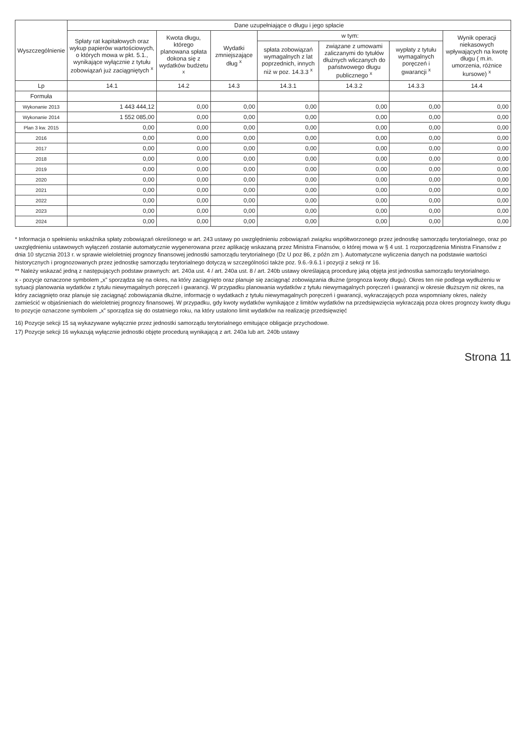| Wyszczególnienie | Dane uzupełniające o długu i jego spłacie | | | | | | |
| --- | --- | --- | --- | --- | --- | --- | --- |
| | Spłaty rat kapitałowych oraz wykup papierów wartościowych, o których mowa w pkt. 5.1., wynikające wyłącznie z tytułu zobowiązań już zaciągniętych <sup>x</sup> | Kwota długu, którego planowana spłata dokona się z wydatków budżetu <sup>x</sup> | Wydatki zmniejszające dług <sup>x</sup> | w tym: | | | Wynik operacji niekasowych wpływających na kwotę długu ( m.in. umorzenia, różnice kursowe) <sup>x</sup> |
| | | | | spłata zobowiązań wymagalnych z lat poprzednich, innych niż w poz. 14.3.3 <sup>x</sup> | związane z umowami zaliczanymi do tytułów dłużnych wliczanych do państwowego długu publicznego <sup>x</sup> | wypłaty z tytułu wymagalnych poręczeń i gwarancji <sup>x</sup> | |
| Lp | 14.1 | 14.2 | 14.3 | 14.3.1 | 14.3.2 | 14.3.3 | 14.4 |
| Formuła | | | | | | | |
| Wykonanie 2013 | 1 443 444,12 | 0,00 | 0,00 | 0,00 | 0,00 | 0,00 | 0,00 |
| Wykonanie 2014 | 1 552 085,00 | 0,00 | 0,00 | 0,00 | 0,00 | 0,00 | 0,00 |
| Plan 3 kw. 2015 | 0,00 | 0,00 | 0,00 | 0,00 | 0,00 | 0,00 | 0,00 |
| 2016 | 0,00 | 0,00 | 0,00 | 0,00 | 0,00 | 0,00 | 0,00 |
| 2017 | 0,00 | 0,00 | 0,00 | 0,00 | 0,00 | 0,00 | 0,00 |
| 2018 | 0,00 | 0,00 | 0,00 | 0,00 | 0,00 | 0,00 | 0,00 |
| 2019 | 0,00 | 0,00 | 0,00 | 0,00 | 0,00 | 0,00 | 0,00 |
| 2020 | 0,00 | 0,00 | 0,00 | 0,00 | 0,00 | 0,00 | 0,00 |
| 2021 | 0,00 | 0,00 | 0,00 | 0,00 | 0,00 | 0,00 | 0,00 |
| 2022 | 0,00 | 0,00 | 0,00 | 0,00 | 0,00 | 0,00 | 0,00 |
| 2023 | 0,00 | 0,00 | 0,00 | 0,00 | 0,00 | 0,00 | 0,00 |
| 2024 | 0,00 | 0,00 | 0,00 | 0,00 | 0,00 | 0,00 | 0,00 |
* Informacja o spełnieniu wskaźnika spłaty zobowiązań określonego w art. 243 ustawy po uwzględnieniu zobowiązań związku współtworzonego przez jednostkę samorządu terytorialnego, oraz po uwzględnieniu ustawowych wyłączeń zostanie automatycznie wygenerowana przez aplikację wskazaną przez Ministra Finansów, o której mowa w § 4 ust. 1 rozporządzenia Ministra Finansów z dnia 10 stycznia 2013 r. w sprawie wieloletniej prognozy finansowej jednostki samorządu terytorialnego (Dz U poz 86, z późn zm ). Automatyczne wyliczenia danych na podstawie wartości historycznych i prognozowanych przez jednostkę samorządu terytorialnego dotyczą w szczególności także poz. 9.6.-9.6.1 i pozycji z sekcji nr 16.
** Należy wskazać jedną z następujących podstaw prawnych: art. 240a ust. 4 / art. 240a ust. 8 / art. 240b ustawy określającą procedurę jaką objęta jest jednostka samorządu terytorialnego.
x - pozycje oznaczone symbolem „x” sporządza się na okres, na który zaciągnięto oraz planuje się zaciągnąć zobowiązania dłużne (prognoza kwoty długu). Okres ten nie podlega wydłużeniu w sytuacji planowania wydatków z tytułu niewymagalnych poręczeń i gwarancji. W przypadku planowania wydatków z tytułu niewymagalnych poręczeń i gwarancji w okresie dłuższym niż okres, na który zaciągnięto oraz planuje się zaciągnąć zobowiązania dłużne, informację o wydatkach z tytułu niewymagalnych poręczeń i gwarancji, wykraczających poza wspomniany okres, należy zamieścić w objaśnieniach do wieloletniej prognozy finansowej. W przypadku, gdy kwoty wydatków wynikające z limitów wydatków na przedsięwzięcia wykraczają poza okres prognozy kwoty długu to pozycje oznaczone symbolem „x” sporządza się do ostatniego roku, na który ustalono limit wydatków na realizację przedsięwzięć
16) Pozycje sekcji 15 są wykazywane wyłącznie przez jednostki samorządu terytorialnego emitujące obligacje przychodowe.
17) Pozycje sekcji 16 wykazują wyłącznie jednostki objęte procedurą wynikającą z art. 240a lub art. 240b ustawy
Strona 11